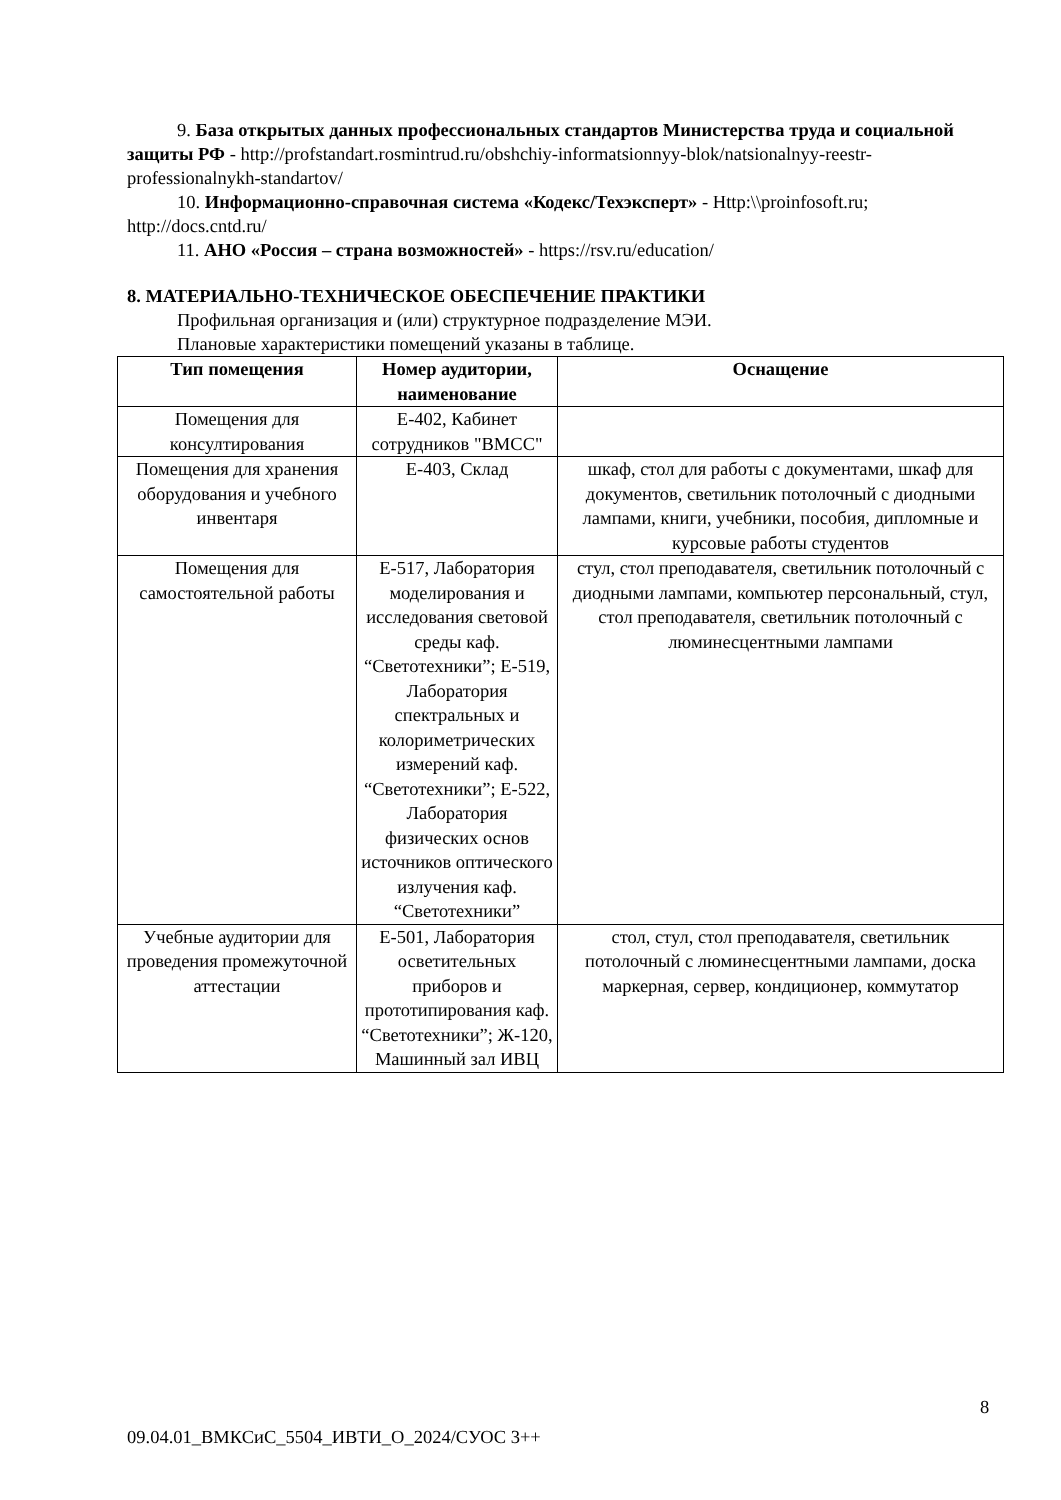9. База открытых данных профессиональных стандартов Министерства труда и социальной защиты РФ - http://profstandart.rosmintrud.ru/obshchiy-informatsionnyy-blok/natsionalnyy-reestr-professionalnykh-standartov/
10. Информационно-справочная система «Кодекс/Техэксперт» - Http:\\proinfosoft.ru; http://docs.cntd.ru/
11. АНО «Россия – страна возможностей» - https://rsv.ru/education/
8. МАТЕРИАЛЬНО-ТЕХНИЧЕСКОЕ ОБЕСПЕЧЕНИЕ ПРАКТИКИ
Профильная организация и (или) структурное подразделение МЭИ.
Плановые характеристики помещений указаны в таблице.
| Тип помещения | Номер аудитории, наименование | Оснащение |
| --- | --- | --- |
| Помещения для консултирования | Е-402, Кабинет сотрудников "ВМСС" | |
| Помещения для хранения оборудования и учебного инвентаря | Е-403, Склад | шкаф, стол для работы с документами, шкаф для документов, светильник потолочный с диодными лампами, книги, учебники, пособия, дипломные и курсовые работы студентов |
| Помещения для самостоятельной работы | Е-517, Лаборатория моделирования и исследования световой среды каф. “Светотехники”; Е-519, Лаборатория спектральных и колориметрических измерений каф. “Светотехники”; Е-522, Лаборатория физических основ источников оптического излучения каф. “Светотехники” | стул, стол преподавателя, светильник потолочный с диодными лампами, компьютер персональный, стул, стол преподавателя, светильник потолочный с люминесцентными лампами |
| Учебные аудитории для проведения промежуточной аттестации | Е-501, Лаборатория осветительных приборов и прототипирования каф. “Светотехники”; Ж-120, Машинный зал ИВЦ | стол, стул, стол преподавателя, светильник потолочный с люминесцентными лампами, доска маркерная, сервер, кондиционер, коммутатор |
8
09.04.01_ВМКСиС_5504_ИВТИ_О_2024/СУОС 3++